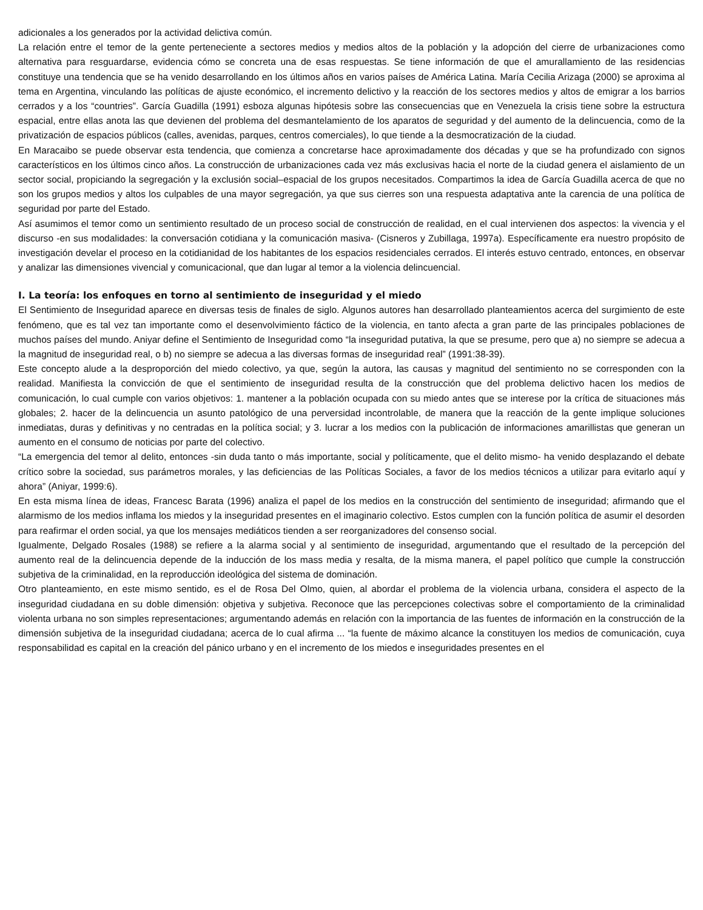adicionales a los generados por la actividad delictiva común.
La relación entre el temor de la gente perteneciente a sectores medios y medios altos de la población y la adopción del cierre de urbanizaciones como alternativa para resguardarse, evidencia cómo se concreta una de esas respuestas. Se tiene información de que el amurallamiento de las residencias constituye una tendencia que se ha venido desarrollando en los últimos años en varios países de América Latina. María Cecilia Arizaga (2000) se aproxima al tema en Argentina, vinculando las políticas de ajuste económico, el incremento delictivo y la reacción de los sectores medios y altos de emigrar a los barrios cerrados y a los “countries”. García Guadilla (1991) esboza algunas hipótesis sobre las consecuencias que en Venezuela la crisis tiene sobre la estructura espacial, entre ellas anota las que devienen del problema del desmantelamiento de los aparatos de seguridad y del aumento de la delincuencia, como de la privatización de espacios públicos (calles, avenidas, parques, centros comerciales), lo que tiende a la desmocratización de la ciudad.
En Maracaibo se puede observar esta tendencia, que comienza a concretarse hace aproximadamente dos décadas y que se ha profundizado con signos característicos en los últimos cinco años. La construcción de urbanizaciones cada vez más exclusivas hacia el norte de la ciudad genera el aislamiento de un sector social, propiciando la segregación y la exclusión social–espacial de los grupos necesitados. Compartimos la idea de García Guadilla acerca de que no son los grupos medios y altos los culpables de una mayor segregación, ya que sus cierres son una respuesta adaptativa ante la carencia de una política de seguridad por parte del Estado.
Así asumimos el temor como un sentimiento resultado de un proceso social de construcción de realidad, en el cual intervienen dos aspectos: la vivencia y el discurso -en sus modalidades: la conversación cotidiana y la comunicación masiva- (Cisneros y Zubillaga, 1997a). Específicamente era nuestro propósito de investigación develar el proceso en la cotidianidad de los habitantes de los espacios residenciales cerrados. El interés estuvo centrado, entonces, en observar y analizar las dimensiones vivencial y comunicacional, que dan lugar al temor a la violencia delincuencial.
I. La teoría: los enfoques en torno al sentimiento de inseguridad y el miedo
El Sentimiento de Inseguridad aparece en diversas tesis de finales de siglo. Algunos autores han desarrollado planteamientos acerca del surgimiento de este fenómeno, que es tal vez tan importante como el desenvolvimiento fáctico de la violencia, en tanto afecta a gran parte de las principales poblaciones de muchos países del mundo. Aniyar define el Sentimiento de Inseguridad como “la inseguridad putativa, la que se presume, pero que a) no siempre se adecua a la magnitud de inseguridad real, o b) no siempre se adecua a las diversas formas de inseguridad real” (1991:38-39).
Este concepto alude a la desproporción del miedo colectivo, ya que, según la autora, las causas y magnitud del sentimiento no se corresponden con la realidad. Manifiesta la convicción de que el sentimiento de inseguridad resulta de la construcción que del problema delictivo hacen los medios de comunicación, lo cual cumple con varios objetivos: 1. mantener a la población ocupada con su miedo antes que se interese por la crítica de situaciones más globales; 2. hacer de la delincuencia un asunto patológico de una perversidad incontrolable, de manera que la reacción de la gente implique soluciones inmediatas, duras y definitivas y no centradas en la política social; y 3. lucrar a los medios con la publicación de informaciones amarillistas que generan un aumento en el consumo de noticias por parte del colectivo.
“La emergencia del temor al delito, entonces -sin duda tanto o más importante, social y políticamente, que el delito mismo- ha venido desplazando el debate crítico sobre la sociedad, sus parámetros morales, y las deficiencias de las Políticas Sociales, a favor de los medios técnicos a utilizar para evitarlo aquí y ahora” (Aniyar, 1999:6).
En esta misma línea de ideas, Francesc Barata (1996) analiza el papel de los medios en la construcción del sentimiento de inseguridad; afirmando que el alarmismo de los medios inflama los miedos y la inseguridad presentes en el imaginario colectivo. Estos cumplen con la función política de asumir el desorden para reafirmar el orden social, ya que los mensajes mediáticos tienden a ser reorganizadores del consenso social.
Igualmente, Delgado Rosales (1988) se refiere a la alarma social y al sentimiento de inseguridad, argumentando que el resultado de la percepción del aumento real de la delincuencia depende de la inducción de los mass media y resalta, de la misma manera, el papel político que cumple la construcción subjetiva de la criminalidad, en la reproducción ideológica del sistema de dominación.
Otro planteamiento, en este mismo sentido, es el de Rosa Del Olmo, quien, al abordar el problema de la violencia urbana, considera el aspecto de la inseguridad ciudadana en su doble dimensión: objetiva y subjetiva. Reconoce que las percepciones colectivas sobre el comportamiento de la criminalidad violenta urbana no son simples representaciones; argumentando además en relación con la importancia de las fuentes de información en la construcción de la dimensión subjetiva de la inseguridad ciudadana; acerca de lo cual afirma ... “la fuente de máximo alcance la constituyen los medios de comunicación, cuya responsabilidad es capital en la creación del pánico urbano y en el incremento de los miedos e inseguridades presentes en el